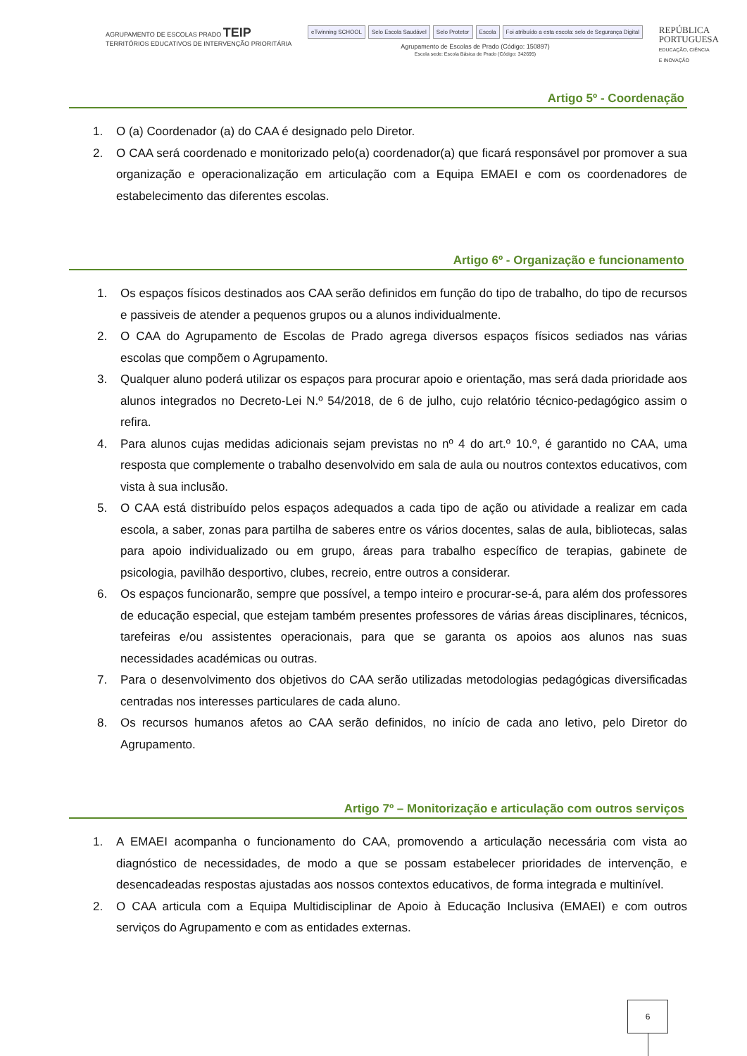AGRUPAMENTO DE ESCOLAS PRADO TEIP
TERRITÓRIOS EDUCATIVOS DE INTERVENÇÃO PRIORITÁRIA
eTwinning SCHOOL Selo Escola Saudável Selo Protetor Escola Foi atribuído a esta escola: selo de Segurança Digital
Agrupamento de Escolas de Prado (Código: 150897)
Escola sede: Escola Básica de Prado (Código: 342695)
REPÚBLICA
PORTUGUESA
EDUCAÇÃO, CIÊNCIA
E INOVAÇÃO
Artigo 5º - Coordenação
1. O (a) Coordenador (a) do CAA é designado pelo Diretor.
2. O CAA será coordenado e monitorizado pelo(a) coordenador(a) que ficará responsável por promover a sua organização e operacionalização em articulação com a Equipa EMAEI e com os coordenadores de estabelecimento das diferentes escolas.
Artigo 6º - Organização e funcionamento
1. Os espaços físicos destinados aos CAA serão definidos em função do tipo de trabalho, do tipo de recursos e passiveis de atender a pequenos grupos ou a alunos individualmente.
2. O CAA do Agrupamento de Escolas de Prado agrega diversos espaços físicos sediados nas várias escolas que compõem o Agrupamento.
3. Qualquer aluno poderá utilizar os espaços para procurar apoio e orientação, mas será dada prioridade aos alunos integrados no Decreto-Lei N.º 54/2018, de 6 de julho, cujo relatório técnico-pedagógico assim o refira.
4. Para alunos cujas medidas adicionais sejam previstas no nº 4 do art.º 10.º, é garantido no CAA, uma resposta que complemente o trabalho desenvolvido em sala de aula ou noutros contextos educativos, com vista à sua inclusão.
5. O CAA está distribuído pelos espaços adequados a cada tipo de ação ou atividade a realizar em cada escola, a saber, zonas para partilha de saberes entre os vários docentes, salas de aula, bibliotecas, salas para apoio individualizado ou em grupo, áreas para trabalho específico de terapias, gabinete de psicologia, pavilhão desportivo, clubes, recreio, entre outros a considerar.
6. Os espaços funcionarão, sempre que possível, a tempo inteiro e procurar-se-á, para além dos professores de educação especial, que estejam também presentes professores de várias áreas disciplinares, técnicos, tarefeiras e/ou assistentes operacionais, para que se garanta os apoios aos alunos nas suas necessidades académicas ou outras.
7. Para o desenvolvimento dos objetivos do CAA serão utilizadas metodologias pedagógicas diversificadas centradas nos interesses particulares de cada aluno.
8. Os recursos humanos afetos ao CAA serão definidos, no início de cada ano letivo, pelo Diretor do Agrupamento.
Artigo 7º – Monitorização e articulação com outros serviços
1. A EMAEI acompanha o funcionamento do CAA, promovendo a articulação necessária com vista ao diagnóstico de necessidades, de modo a que se possam estabelecer prioridades de intervenção, e desencadeadas respostas ajustadas aos nossos contextos educativos, de forma integrada e multinível.
2. O CAA articula com a Equipa Multidisciplinar de Apoio à Educação Inclusiva (EMAEI) e com outros serviços do Agrupamento e com as entidades externas.
6